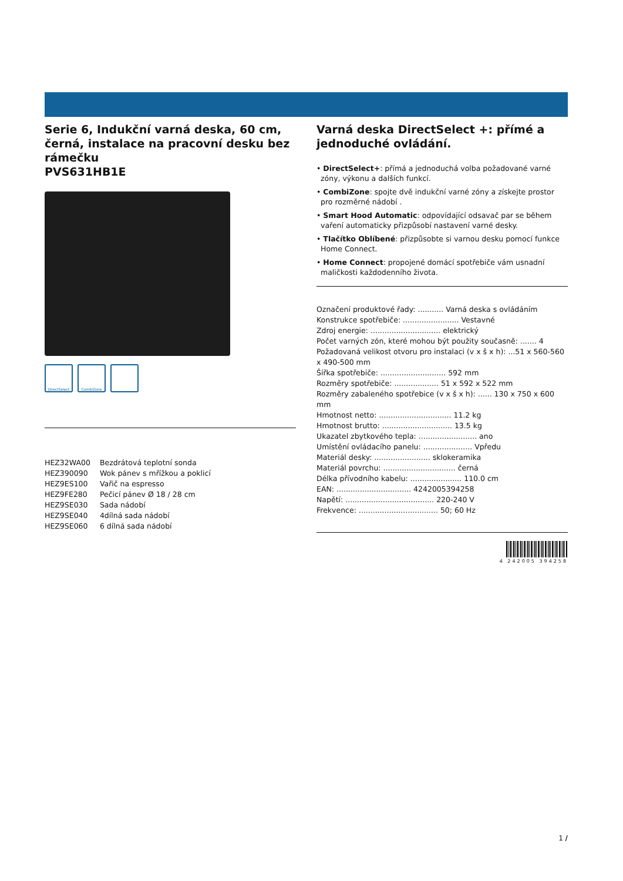Serie 6, Indukční varná deska, 60 cm, černá, instalace na pracovní desku bez rámečku
PVS631HB1E
DirectSelect CombiZone
| HEZ32WA00 | Bezdrátová teplotní sonda |
| HEZ390090 | Wok pánev s mřížkou a poklicí |
| HEZ9ES100 | Vařič na espresso |
| HEZ9FE280 | Pečicí pánev Ø 18 / 28 cm |
| HEZ9SE030 | Sada nádobí |
| HEZ9SE040 | 4dílná sada nádobí |
| HEZ9SE060 | 6 dílná sada nádobí |
Varná deska DirectSelect +: přímé a jednoduché ovládání.
• DirectSelect+: přímá a jednoduchá volba požadované varné zóny, výkonu a dalších funkcí.
• CombiZone: spojte dvě indukční varné zóny a získejte prostor pro rozměrné nádobí .
• Smart Hood Automatic: odpovídající odsavač par se během vaření automaticky přizpůsobí nastavení varné desky.
• Tlačítko Oblíbené: přizpůsobte si varnou desku pomocí funkce Home Connect.
• Home Connect: propojené domácí spotřebiče vám usnadní maličkosti každodenního života.
Označení produktové řady: ........... Varná deska s ovládáním
Konstrukce spotřebiče: ........................ Vestavné
Zdroj energie: .............................. elektrický
Počet varných zón, které mohou být použity současně: ....... 4
Požadovaná velikost otvoru pro instalaci (v x š x h): ...51 x 560-560 x 490-500 mm
Šířka spotřebiče: ............................ 592 mm
Rozměry spotřebiče: ................... 51 x 592 x 522 mm
Rozměry zabaleného spotřebice (v x š x h): ...... 130 x 750 x 600 mm
Hmotnost netto: ............................... 11.2 kg
Hmotnost brutto: .............................. 13.5 kg
Ukazatel zbytkového tepla: ......................... ano
Umístění ovládacího panelu: ..................... Vpředu
Materiál desky: ........................ sklokeramika
Materiál povrchu: ............................... černá
Délka přívodního kabelu: ...................... 110.0 cm
EAN: ................................ 4242005394258
Napětí: ...................................... 220-240 V
Frekvence: .................................. 50; 60 Hz
4 242005 394258
1 /